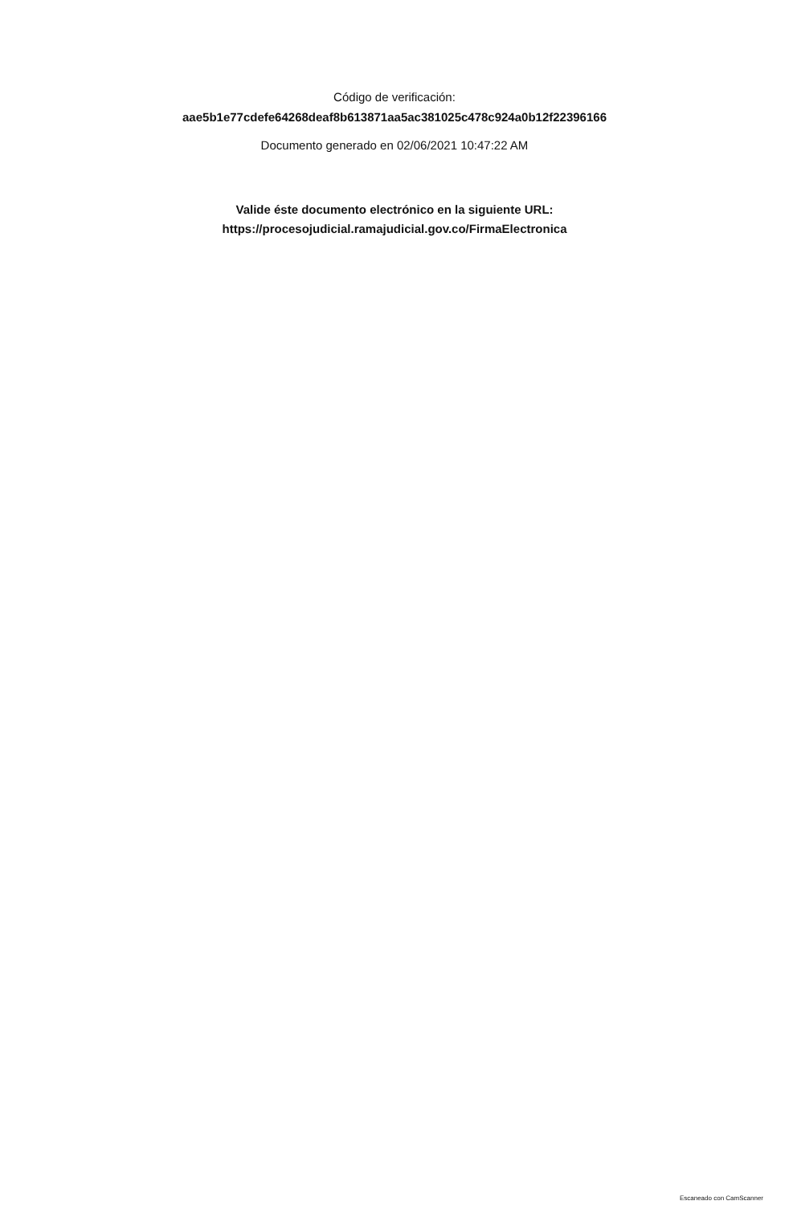Código de verificación:
aae5b1e77cdefe64268deaf8b613871aa5ac381025c478c924a0b12f22396166
Documento generado en 02/06/2021 10:47:22 AM
Valide éste documento electrónico en la siguiente URL:
https://procesojudicial.ramajudicial.gov.co/FirmaElectronica
Escaneado con CamScanner